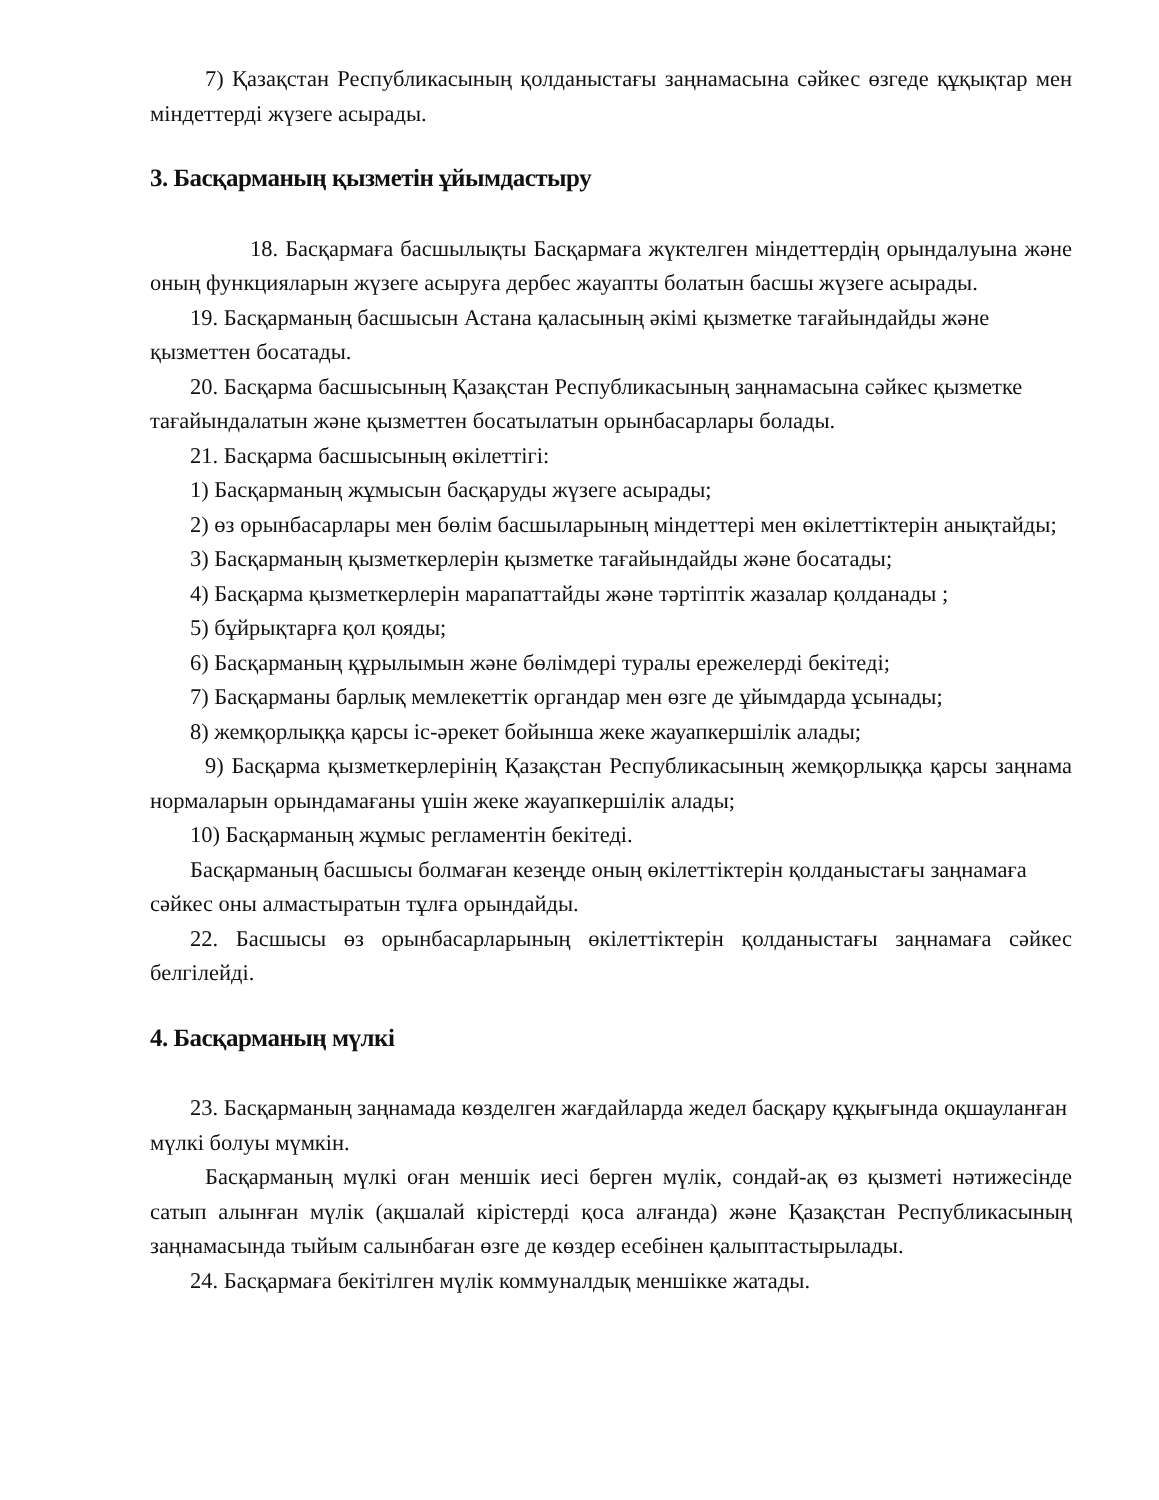7) Қазақстан Республикасының қолданыстағы заңнамасына сәйкес өзгеде құқықтар мен міндеттерді жүзеге асырады.
3. Басқарманың қызметін ұйымдастыру
18. Басқармаға басшылықты Басқармаға жүктелген міндеттердің орындалуына және оның функцияларын жүзеге асыруға дербес жауапты болатын басшы жүзеге асырады.
19. Басқарманың басшысын Астана қаласының әкімі қызметке тағайындайды және қызметтен босатады.
20. Басқарма басшысының Қазақстан Республикасының заңнамасына сәйкес қызметке тағайындалатын және қызметтен босатылатын орынбасарлары болады.
21. Басқарма басшысының өкілеттігі:
1) Басқарманың жұмысын басқаруды жүзеге асырады;
2) өз орынбасарлары мен бөлім басшыларының міндеттері мен өкілеттіктерін анықтайды;
3) Басқарманың қызметкерлерін қызметке тағайындайды және босатады;
4) Басқарма қызметкерлерін марапаттайды және тәртіптік жазалар қолданады ;
5) бұйрықтарға қол қояды;
6) Басқарманың құрылымын және бөлімдері туралы ережелерді бекітеді;
7) Басқарманы барлық мемлекеттік органдар мен өзге де ұйымдарда ұсынады;
8) жемқорлыққа қарсы іс-әрекет бойынша жеке жауапкершілік алады;
9) Басқарма қызметкерлерінің Қазақстан Республикасының жемқорлыққа қарсы заңнама нормаларын орындамағаны үшін жеке жауапкершілік алады;
10) Басқарманың жұмыс регламентін бекітеді.
Басқарманың басшысы болмаған кезеңде оның өкілеттіктерін қолданыстағы заңнамаға сәйкес оны алмастыратын тұлға орындайды.
22. Басшысы өз орынбасарларының өкілеттіктерін қолданыстағы заңнамаға сәйкес белгілейді.
4. Басқарманың мүлкі
23. Басқарманың заңнамада көзделген жағдайларда жедел басқару құқығында оқшауланған мүлкі болуы мүмкін.
Басқарманың мүлкі оған меншік иесі берген мүлік, сондай-ақ өз қызметі нәтижесінде сатып алынған мүлік (ақшалай кірістерді қоса алғанда) және Қазақстан Республикасының заңнамасында тыйым салынбаған өзге де көздер есебінен қалыптастырылады.
24. Басқармаға бекітілген мүлік коммуналдық меншікке жатады.